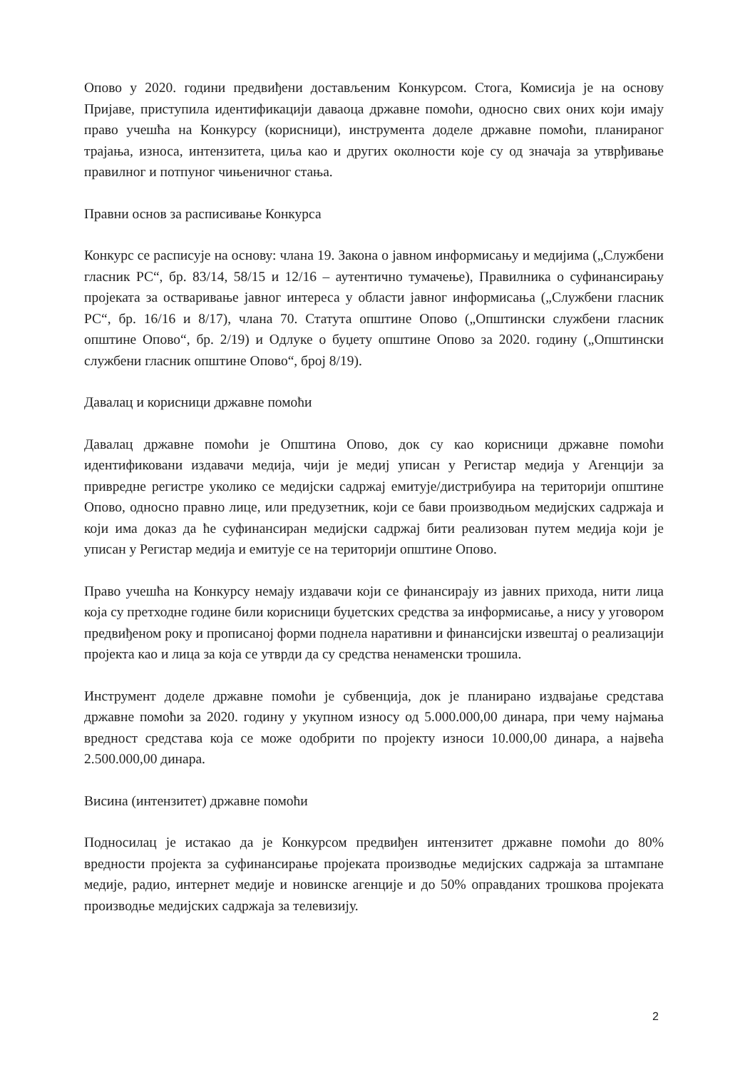Опово у 2020. години предвиђени достављеним Конкурсом. Стога, Комисија је на основу Пријаве, приступила идентификацији даваоца државне помоћи, односно свих оних који имају право учешћа на Конкурсу (корисници), инструмента доделе државне помоћи, планираног трајања, износа, интензитета, циља као и других околности које су од значаја за утврђивање правилног и потпуног чињеничног стања.
Правни основ за расписивање Конкурса
Конкурс се расписује на основу: члана 19. Закона о јавном информисању и медијима („Службени гласник РС“, бр. 83/14, 58/15 и 12/16 – аутентично тумачење), Правилника о суфинансирању пројеката за остваривање јавног интереса у области јавног информисања („Службени гласник РС“, бр. 16/16 и 8/17), члана 70. Статута општине Опово („Општински службени гласник општине Опово“, бр. 2/19) и Одлуке о буџету општине Опово за 2020. годину („Општински службени гласник општине Опово“, број 8/19).
Давалац и корисници државне помоћи
Давалац државне помоћи је Општина Опово, док су као корисници државне помоћи идентификовани издавачи медија, чији је медиј уписан у Регистар медија у Агенцији за привредне регистре уколико се медијски садржај емитује/дистрибуира на територији општине Опово, односно правно лице, или предузетник, који се бави производњом медијских садржаја и који има доказ да ће суфинансиран медијски садржај бити реализован путем медија који је уписан у Регистар медија и емитује се на територији општине Опово.
Право учешћа на Конкурсу немају издавачи који се финансирају из јавних прихода, нити лица која су претходне године били корисници буџетских средства за информисање, а нису у уговором предвиђеном року и прописаној форми поднела наративни и финансијски извештај о реализацији пројекта као и лица за која се утврди да су средства ненаменски трошила.
Инструмент доделе државне помоћи је субвенција, док је планирано издвајање средстава државне помоћи за 2020. годину у укупном износу од 5.000.000,00 динара, при чему најмања вредност средстава која се може одобрити по пројекту износи 10.000,00 динара, а највећа 2.500.000,00 динара.
Висина (интензитет) државне помоћи
Подносилац је истакао да је Конкурсом предвиђен интензитет државне помоћи до 80% вредности пројекта за суфинансирање пројеката производње медијских садржаја за штампане медије, радио, интернет медије и новинске агенције и до 50% оправданих трошкова пројеката производње медијских садржаја за телевизију.
2